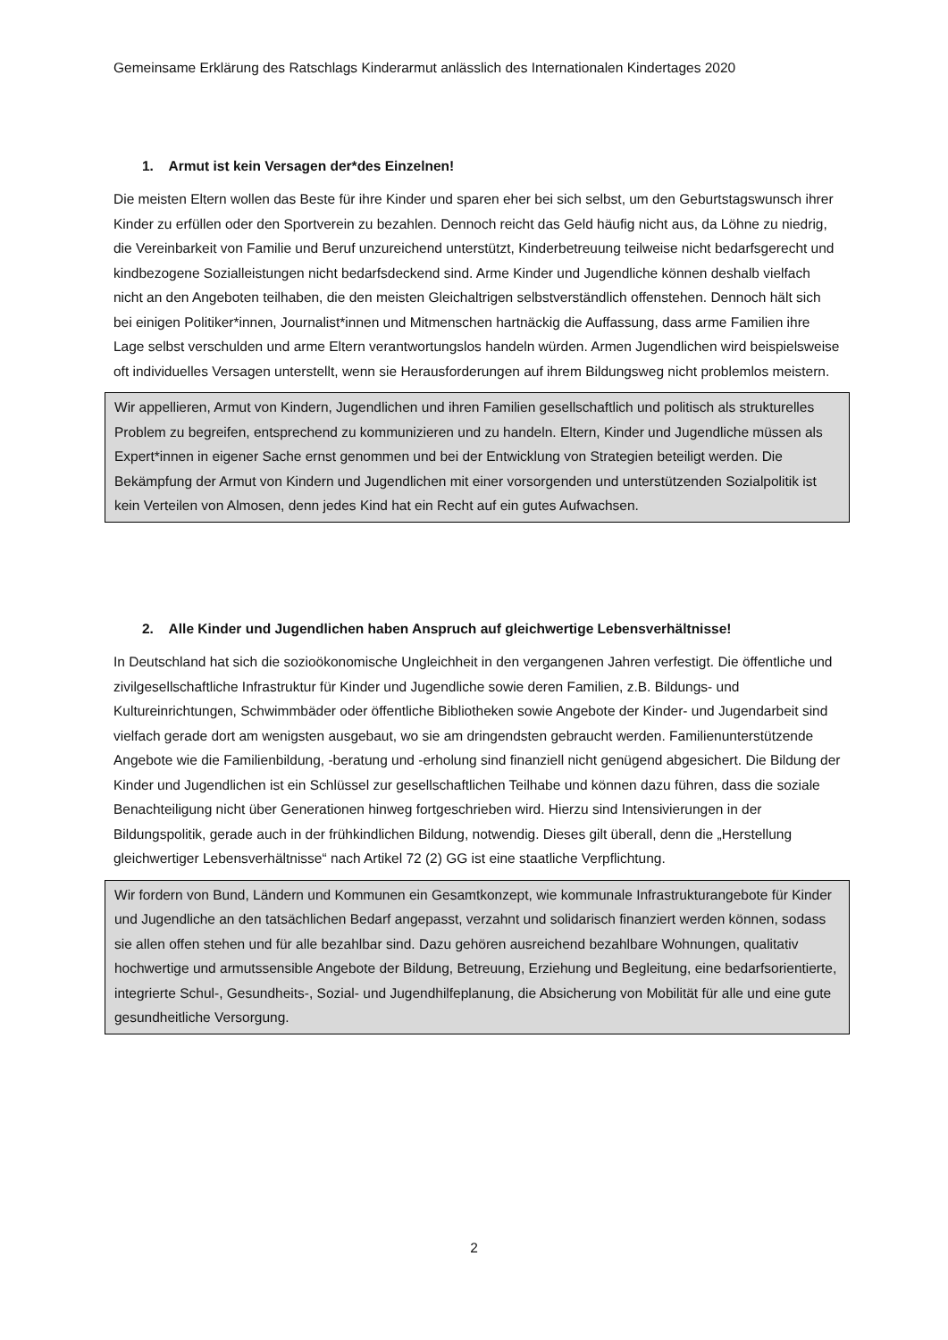Gemeinsame Erklärung des Ratschlags Kinderarmut anlässlich des Internationalen Kindertages 2020
1. Armut ist kein Versagen der*des Einzelnen!
Die meisten Eltern wollen das Beste für ihre Kinder und sparen eher bei sich selbst, um den Geburtstagswunsch ihrer Kinder zu erfüllen oder den Sportverein zu bezahlen. Dennoch reicht das Geld häufig nicht aus, da Löhne zu niedrig, die Vereinbarkeit von Familie und Beruf unzureichend unterstützt, Kinderbetreuung teilweise nicht bedarfsgerecht und kindbezogene Sozialleistungen nicht bedarfsdeckend sind. Arme Kinder und Jugendliche können deshalb vielfach nicht an den Angeboten teilhaben, die den meisten Gleichaltrigen selbstverständlich offenstehen. Dennoch hält sich bei einigen Politiker*innen, Journalist*innen und Mitmenschen hartnäckig die Auffassung, dass arme Familien ihre Lage selbst verschulden und arme Eltern verantwortungslos handeln würden. Armen Jugendlichen wird beispielsweise oft individuelles Versagen unterstellt, wenn sie Herausforderungen auf ihrem Bildungsweg nicht problemlos meistern.
Wir appellieren, Armut von Kindern, Jugendlichen und ihren Familien gesellschaftlich und politisch als strukturelles Problem zu begreifen, entsprechend zu kommunizieren und zu handeln. Eltern, Kinder und Jugendliche müssen als Expert*innen in eigener Sache ernst genommen und bei der Entwicklung von Strategien beteiligt werden. Die Bekämpfung der Armut von Kindern und Jugendlichen mit einer vorsorgenden und unterstützenden Sozialpolitik ist kein Verteilen von Almosen, denn jedes Kind hat ein Recht auf ein gutes Aufwachsen.
2. Alle Kinder und Jugendlichen haben Anspruch auf gleichwertige Lebensverhältnisse!
In Deutschland hat sich die sozioökonomische Ungleichheit in den vergangenen Jahren verfestigt. Die öffentliche und zivilgesellschaftliche Infrastruktur für Kinder und Jugendliche sowie deren Familien, z.B. Bildungs- und Kultureinrichtungen, Schwimmbäder oder öffentliche Bibliotheken sowie Angebote der Kinder- und Jugendarbeit sind vielfach gerade dort am wenigsten ausgebaut, wo sie am dringendsten gebraucht werden. Familienunterstützende Angebote wie die Familienbildung, -beratung und -erholung sind finanziell nicht genügend abgesichert. Die Bildung der Kinder und Jugendlichen ist ein Schlüssel zur gesellschaftlichen Teilhabe und können dazu führen, dass die soziale Benachteiligung nicht über Generationen hinweg fortgeschrieben wird. Hierzu sind Intensivierungen in der Bildungspolitik, gerade auch in der frühkindlichen Bildung, notwendig. Dieses gilt überall, denn die „Herstellung gleichwertiger Lebensverhältnisse“ nach Artikel 72 (2) GG ist eine staatliche Verpflichtung.
Wir fordern von Bund, Ländern und Kommunen ein Gesamtkonzept, wie kommunale Infrastrukturangebote für Kinder und Jugendliche an den tatsächlichen Bedarf angepasst, verzahnt und solidarisch finanziert werden können, sodass sie allen offen stehen und für alle bezahlbar sind. Dazu gehören ausreichend bezahlbare Wohnungen, qualitativ hochwertige und armutssensible Angebote der Bildung, Betreuung, Erziehung und Begleitung, eine bedarfsorientierte, integrierte Schul-, Gesundheits-, Sozial- und Jugendhilfeplanung, die Absicherung von Mobilität für alle und eine gute gesundheitliche Versorgung.
2